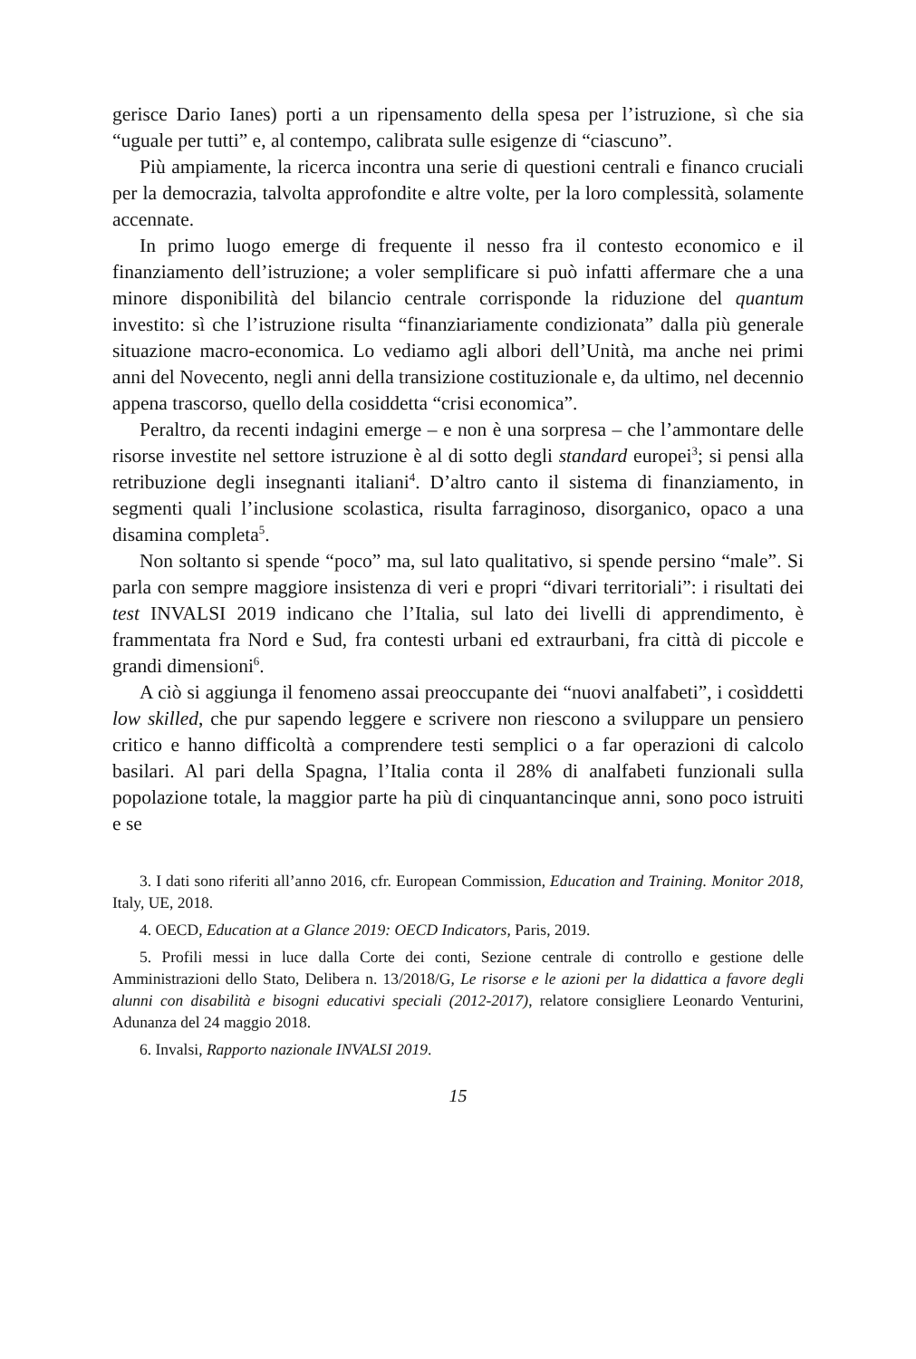gerisce Dario Ianes) porti a un ripensamento della spesa per l’istruzione, sì che sia “uguale per tutti” e, al contempo, calibrata sulle esigenze di “ciascuno”.
Più ampiamente, la ricerca incontra una serie di questioni centrali e financo cruciali per la democrazia, talvolta approfondite e altre volte, per la loro complessità, solamente accennate.
In primo luogo emerge di frequente il nesso fra il contesto economico e il finanziamento dell’istruzione; a voler semplificare si può infatti affermare che a una minore disponibilità del bilancio centrale corrisponde la riduzione del quantum investito: sì che l’istruzione risulta “finanziariamente condizionata” dalla più generale situazione macro-economica. Lo vediamo agli albori dell’Unità, ma anche nei primi anni del Novecento, negli anni della transizione costituzionale e, da ultimo, nel decennio appena trascorso, quello della cosiddetta “crisi economica”.
Peraltro, da recenti indagini emerge – e non è una sorpresa – che l’ammontare delle risorse investite nel settore istruzione è al di sotto degli standard europei<sup>3</sup>; si pensi alla retribuzione degli insegnanti italiani<sup>4</sup>. D’altro canto il sistema di finanziamento, in segmenti quali l’inclusione scolastica, risulta farraginoso, disorganico, opaco a una disamina completa<sup>5</sup>.
Non soltanto si spende “poco” ma, sul lato qualitativo, si spende persino “male”. Si parla con sempre maggiore insistenza di veri e propri “divari territoriali”: i risultati dei test INVALSI 2019 indicano che l’Italia, sul lato dei livelli di apprendimento, è frammentata fra Nord e Sud, fra contesti urbani ed extraurbani, fra città di piccole e grandi dimensioni<sup>6</sup>.
A ciò si aggiunga il fenomeno assai preoccupante dei “nuovi analfabeti”, i cosìddetti low skilled, che pur sapendo leggere e scrivere non riescono a sviluppare un pensiero critico e hanno difficoltà a comprendere testi semplici o a far operazioni di calcolo basilari. Al pari della Spagna, l’Italia conta il 28% di analfabeti funzionali sulla popolazione totale, la maggior parte ha più di cinquantancinque anni, sono poco istruiti e se
3. I dati sono riferiti all’anno 2016, cfr. European Commission, Education and Training. Monitor 2018, Italy, UE, 2018.
4. OECD, Education at a Glance 2019: OECD Indicators, Paris, 2019.
5. Profili messi in luce dalla Corte dei conti, Sezione centrale di controllo e gestione delle Amministrazioni dello Stato, Delibera n. 13/2018/G, Le risorse e le azioni per la didattica a favore degli alunni con disabilità e bisogni educativi speciali (2012-2017), relatore consigliere Leonardo Venturini, Adunanza del 24 maggio 2018.
6. Invalsi, Rapporto nazionale INVALSI 2019.
15